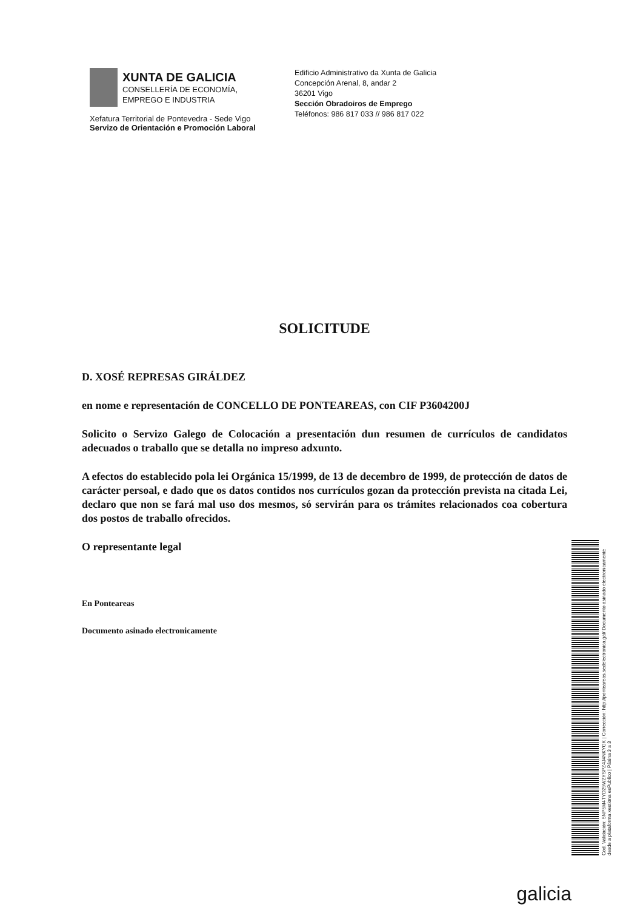XUNTA DE GALICIA
CONSELLERÍA DE ECONOMÍA,
EMPREGO E INDUSTRIA
Xefatura Territorial de Pontevedra - Sede Vigo
Servizo de Orientación e Promoción Laboral
Edificio Administrativo da Xunta de Galicia
Concepción Arenal, 8, andar 2
36201 Vigo
Sección Obradoiros de Emprego
Teléfonos: 986 817 033 // 986 817 022
SOLICITUDE
D. XOSÉ REPRESAS GIRÁLDEZ
en nome e representación de CONCELLO DE PONTEAREAS, con CIF P3604200J
Solicito o Servizo Galego de Colocación a presentación dun resumen de currículos de candidatos adecuados o traballo que se detalla no impreso adxunto.
A efectos do establecido pola lei Orgánica 15/1999, de 13 de decembro de 1999, de protección de datos de carácter persoal, e dado que os datos contidos nos currículos gozan da protección prevista na citada Lei, declaro que non se fará mal uso dos mesmos, só servirán para os trámites relacionados coa cobertura dos postos de traballo ofrecidos.
O representante legal
En Ponteareas
Documento asinado electronicamente
Cod. Validación: 5NP5M4TYD29WZYSPZ4J4NKYGK | Corrección: http://ponteareas.sedelectronica.gal/ Documento asinado electronicamente desde a plataforma xestiona esPublico | Páxina 3 a 3
galicia